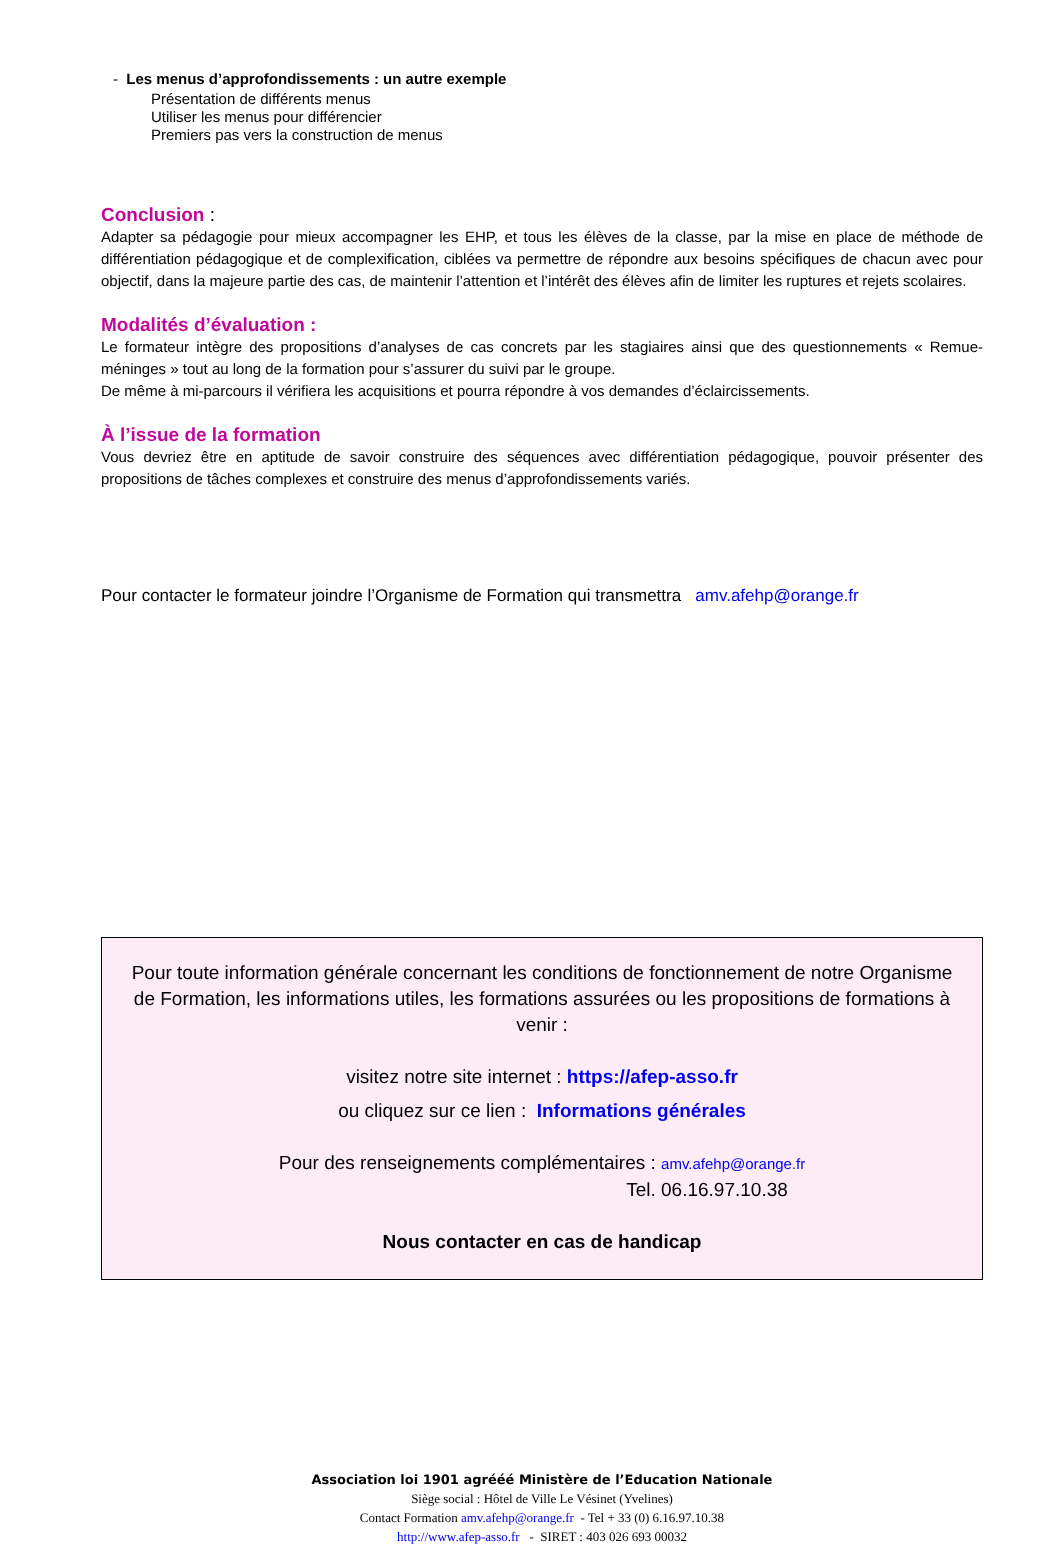- Les menus d’approfondissements : un autre exemple
Présentation de différents menus
Utiliser les menus pour différencier
Premiers pas vers la construction de menus
Conclusion :
Adapter sa pédagogie pour mieux accompagner les EHP, et tous les élèves de la classe, par la mise en place de méthode de différentiation pédagogique et de complexification, ciblées va permettre de répondre aux besoins spécifiques de chacun avec pour objectif, dans la majeure partie des cas, de maintenir l’attention et l’intérêt des élèves afin de limiter les ruptures et rejets scolaires.
Modalités d’évaluation :
Le formateur intègre des propositions d’analyses de cas concrets par les stagiaires ainsi que des questionnements « Remue-méninges » tout au long de la formation pour s’assurer du suivi par le groupe.
De même à mi-parcours il vérifiera les acquisitions et pourra répondre à vos demandes d’éclaircissements.
À l’issue de la formation
Vous devriez être en aptitude de savoir construire des séquences avec différentiation pédagogique, pouvoir présenter des propositions de tâches complexes et construire des menus d’approfondissements variés.
Pour contacter le formateur joindre l’Organisme de Formation qui transmettra amv.afehp@orange.fr
Pour toute information générale concernant les conditions de fonctionnement de notre Organisme de Formation, les informations utiles, les formations assurées ou les propositions de formations à venir :
visitez notre site internet : https://afep-asso.fr
ou cliquez sur ce lien : Informations générales
Pour des renseignements complémentaires : amv.afehp@orange.fr
Tel. 06.16.97.10.38
Nous contacter en cas de handicap
Association loi 1901 agrééé Ministère de l’Education Nationale
Siège social : Hôtel de Ville Le Vésinet (Yvelines)
Contact Formation amv.afehp@orange.fr - Tel + 33 (0) 6.16.97.10.38
http://www.afep-asso.fr - SIRET : 403 026 693 00032